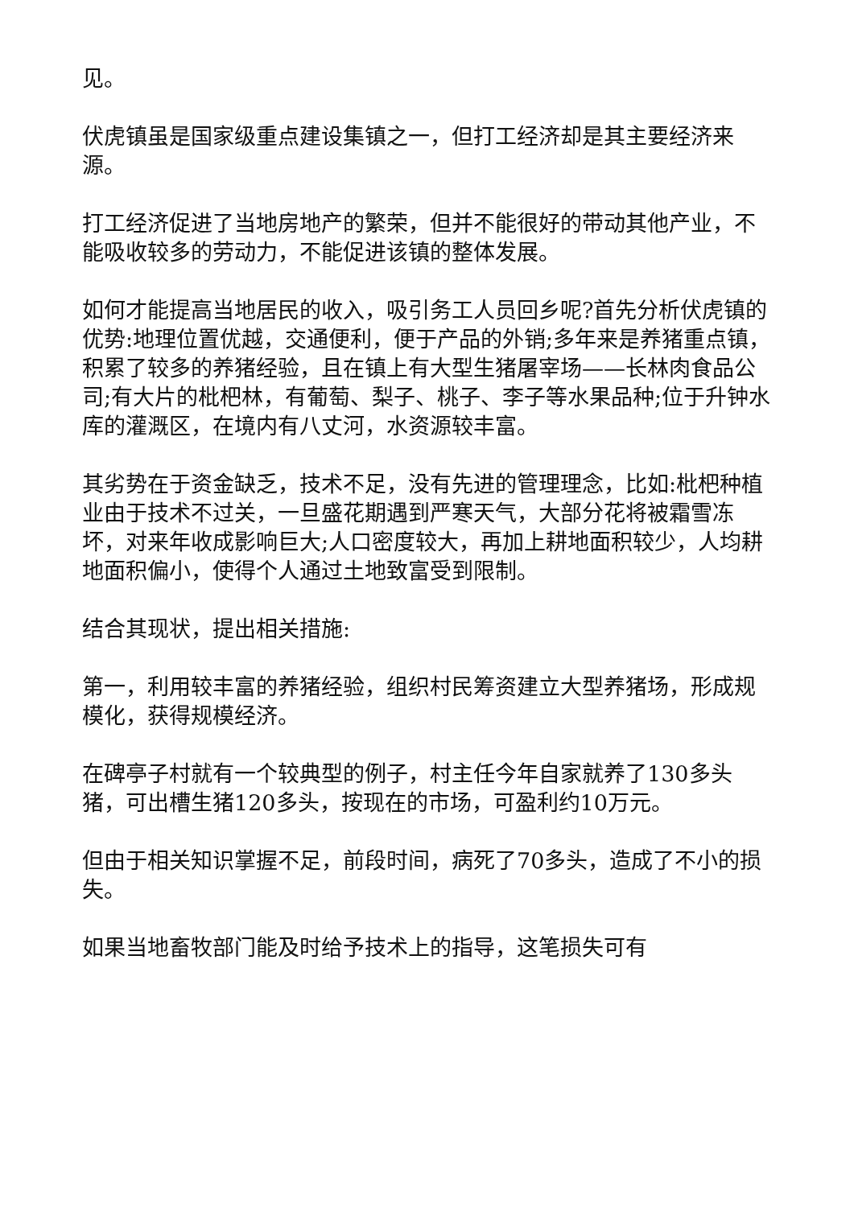见。
伏虎镇虽是国家级重点建设集镇之一，但打工经济却是其主要经济来源。
打工经济促进了当地房地产的繁荣，但并不能很好的带动其他产业，不能吸收较多的劳动力，不能促进该镇的整体发展。
如何才能提高当地居民的收入，吸引务工人员回乡呢?首先分析伏虎镇的优势:地理位置优越，交通便利，便于产品的外销;多年来是养猪重点镇，积累了较多的养猪经验，且在镇上有大型生猪屠宰场——长林肉食品公司;有大片的枇杷林，有葡萄、梨子、桃子、李子等水果品种;位于升钟水库的灌溉区，在境内有八丈河，水资源较丰富。
其劣势在于资金缺乏，技术不足，没有先进的管理理念，比如:枇杷种植业由于技术不过关，一旦盛花期遇到严寒天气，大部分花将被霜雪冻坏，对来年收成影响巨大;人口密度较大，再加上耕地面积较少，人均耕地面积偏小，使得个人通过土地致富受到限制。
结合其现状，提出相关措施:
第一，利用较丰富的养猪经验，组织村民筹资建立大型养猪场，形成规模化，获得规模经济。
在碑亭子村就有一个较典型的例子，村主任今年自家就养了130多头猪，可出槽生猪120多头，按现在的市场，可盈利约10万元。
但由于相关知识掌握不足，前段时间，病死了70多头，造成了不小的损失。
如果当地畜牧部门能及时给予技术上的指导，这笔损失可有